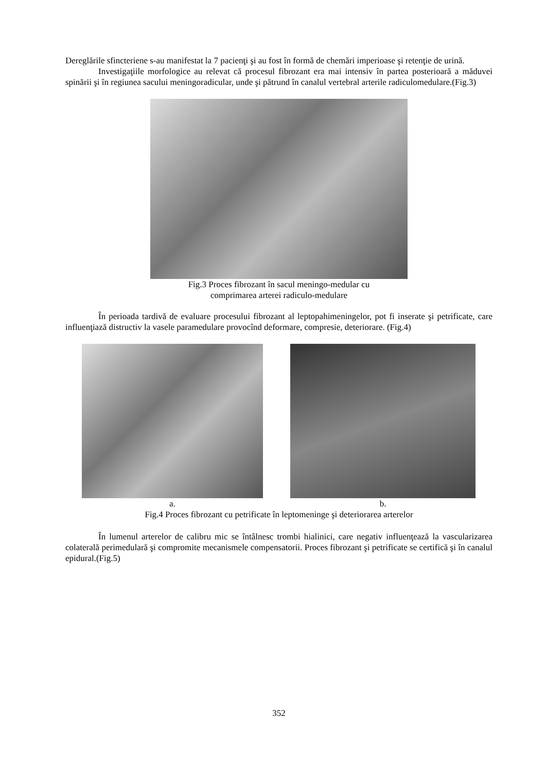Dereglările sfincteriene s-au manifestat la 7 pacienţi şi au fost în formă de chemări imperioase şi retenţie de urină.
Investigaţiile morfologice au relevat că procesul fibrozant era mai intensiv în partea posterioară a măduvei spinării şi în regiunea sacului meningoradicular, unde şi pătrund în canalul vertebral arterile radiculomedulare.(Fig.3)
Fig.3 Proces fibrozant în sacul meningo-medular cu
comprimarea arterei radiculo-medulare
În perioada tardivă de evaluare procesului fibrozant al leptopahimeningelor, pot fi inserate şi petrificate, care influenţiază distructiv la vasele paramedulare provocînd deformare, compresie, deteriorare. (Fig.4)
a. b.
Fig.4 Proces fibrozant cu petrificate în leptomeninge şi deteriorarea arterelor
În lumenul arterelor de calibru mic se întâlnesc trombi hialinici, care negativ influenţează la vascularizarea colaterală perimedulară şi compromite mecanismele compensatorii. Proces fibrozant şi petrificate se certifică şi în canalul epidural.(Fig.5)
352